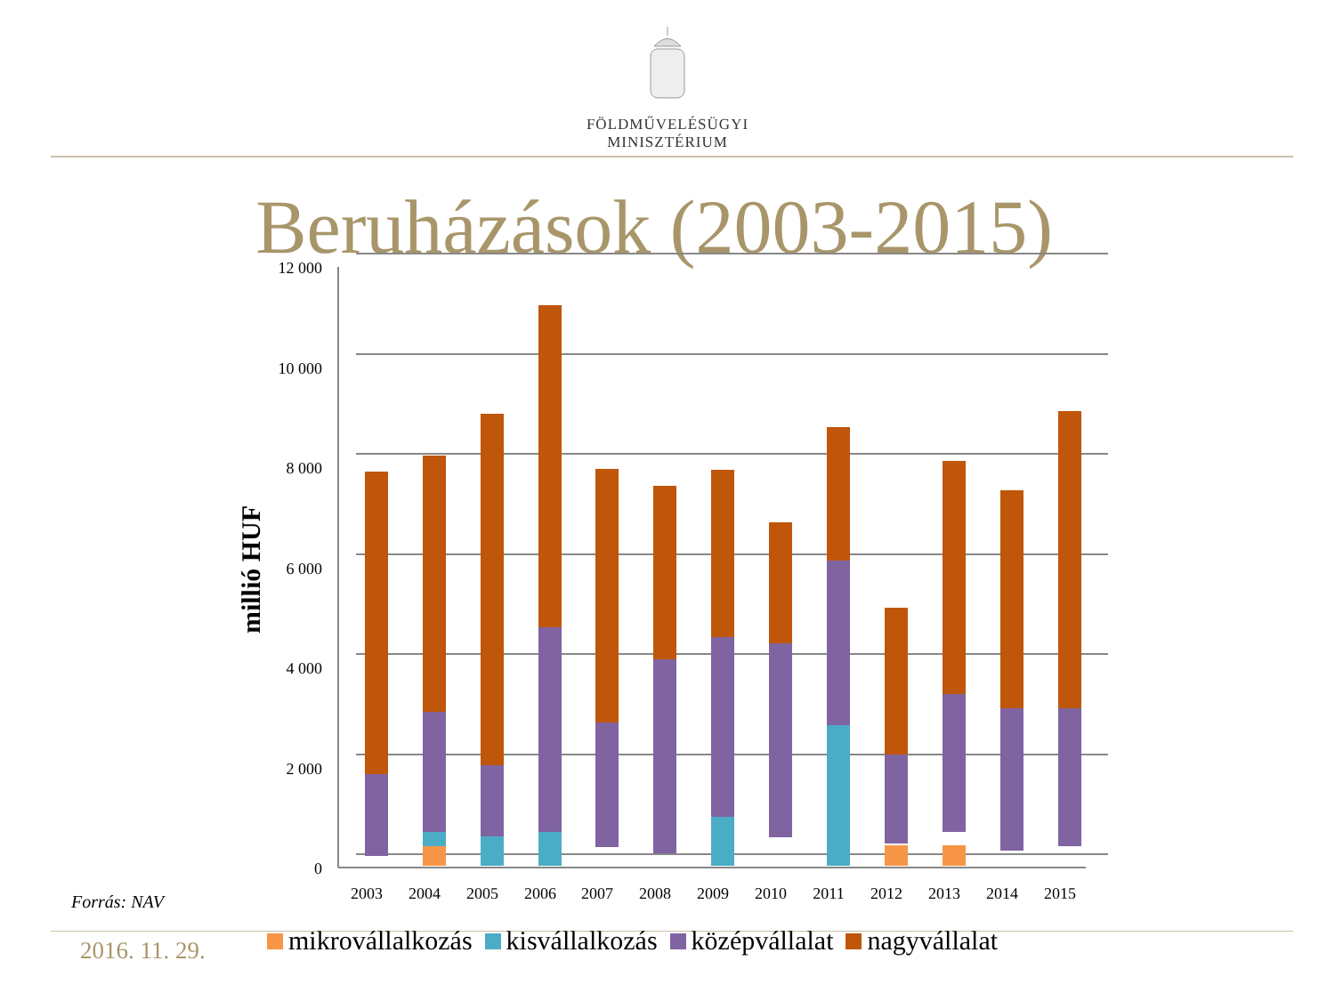FÖLDMŰVELÉSÜGYI
MINISZTÉRIUM
Beruházások (2003-2015)
12 000
10 000
8 000
6 000
4 000
2 000
0
millió HUF
2003
2004
2005
2006
2007
2008
2009
2010
2011
2012
2013
2014
2015
Forrás: NAV
2016. 11. 29.
mikrovállalkozás kisvállalkozás középvállalat nagyvállalat